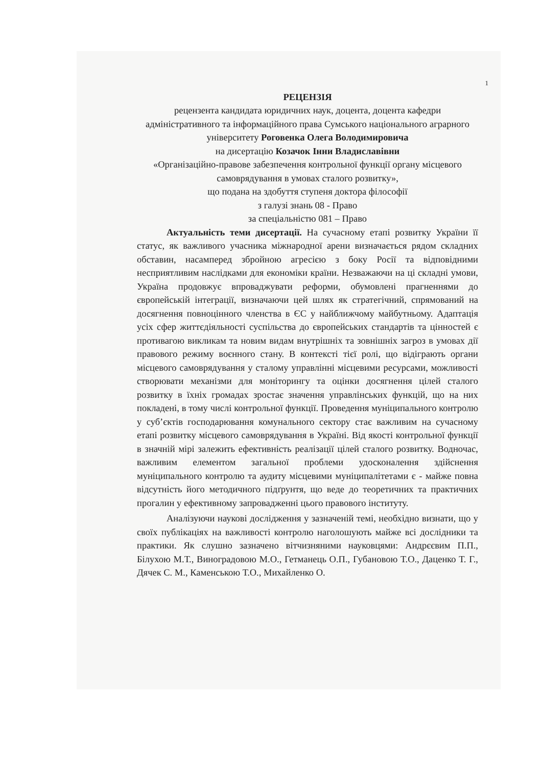1
РЕЦЕНЗІЯ
рецензента кандидата юридичних наук, доцента, доцента кафедри адміністративного та інформаційного права Сумського національного аграрного університету Роговенка Олега Володимировича
на дисертацію Козачок Інни Владиславівни
«Організаційно-правове забезпечення контрольної функції органу місцевого самоврядування в умовах сталого розвитку»,
що подана на здобуття ступеня доктора філософії
з галузі знань 08 - Право
за спеціальністю 081 – Право
Актуальність теми дисертації. На сучасному етапі розвитку України її статус, як важливого учасника міжнародної арени визначається рядом складних обставин, насамперед збройною агресією з боку Росії та відповідними несприятливим наслідками для економіки країни. Незважаючи на ці складні умови, Україна продовжує впроваджувати реформи, обумовлені прагненнями до європейській інтеграції, визначаючи цей шлях як стратегічний, спрямований на досягнення повноцінного членства в ЄС у найближчому майбутньому. Адаптація усіх сфер життєдіяльності суспільства до європейських стандартів та цінностей є противагою викликам та новим видам внутрішніх та зовнішніх загроз в умовах дії правового режиму воєнного стану. В контексті тієї ролі, що відіграють органи місцевого самоврядування у сталому управлінні місцевими ресурсами, можливості створювати механізми для моніторингу та оцінки досягнення цілей сталого розвитку в їхніх громадах зростає значення управлінських функцій, що на них покладені, в тому числі контрольної функції. Проведення муніципального контролю у суб’єктів господарювання комунального сектору стає важливим на сучасному етапі розвитку місцевого самоврядування в Україні. Від якості контрольної функції в значній мірі залежить ефективність реалізації цілей сталого розвитку. Водночас, важливим елементом загальної проблеми удосконалення здійснення муніципального контролю та аудиту місцевими муніципалітетами є - майже повна відсутність його методичного підґрунтя, що веде до теоретичних та практичних прогалин у ефективному запровадженні цього правового інституту.
Аналізуючи наукові дослідження у зазначеній темі, необхідно визнати, що у своїх публікаціях на важливості контролю наголошують майже всі дослідники та практики. Як слушно зазначено вітчизняними науковцями: Андрєєвим П.П., Білухою М.Т., Виноградовою М.О., Гетманець О.П., Губановою Т.О., Даценко Т. Г., Дячек С. М., Каменською Т.О., Михайленко О.